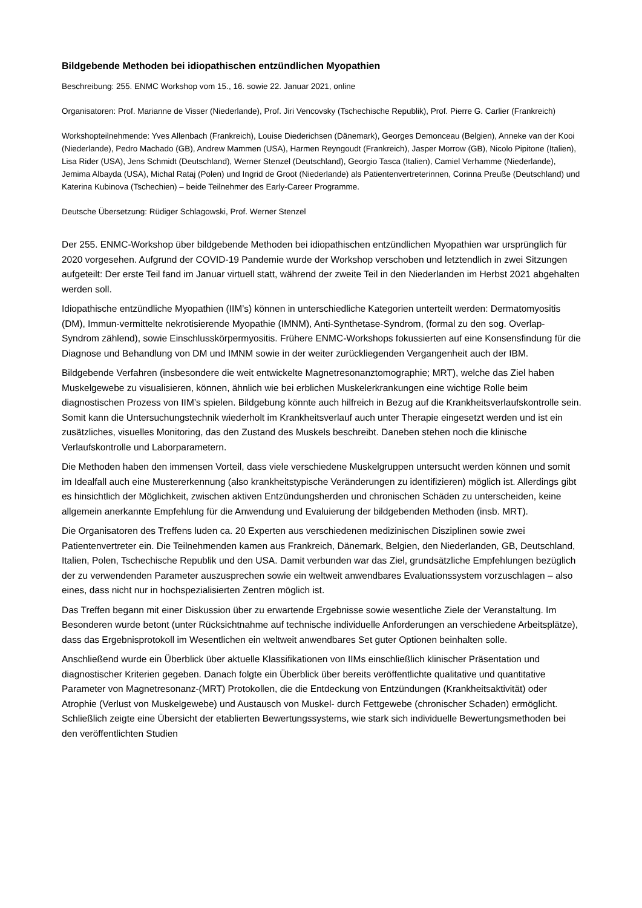Bildgebende Methoden bei idiopathischen entzündlichen Myopathien
Beschreibung: 255. ENMC Workshop vom 15., 16. sowie 22. Januar 2021, online
Organisatoren: Prof. Marianne de Visser (Niederlande), Prof. Jiri Vencovsky (Tschechische Republik), Prof. Pierre G. Carlier (Frankreich)
Workshopteilnehmende: Yves Allenbach (Frankreich), Louise Diederichsen (Dänemark), Georges Demonceau (Belgien), Anneke van der Kooi (Niederlande), Pedro Machado (GB), Andrew Mammen (USA), Harmen Reyngoudt (Frankreich), Jasper Morrow (GB), Nicolo Pipitone (Italien), Lisa Rider (USA), Jens Schmidt (Deutschland), Werner Stenzel (Deutschland), Georgio Tasca (Italien), Camiel Verhamme (Niederlande), Jemima Albayda (USA), Michal Rataj (Polen) und Ingrid de Groot (Niederlande) als Patientenvertreterinnen, Corinna Preuße (Deutschland) und Katerina Kubinova (Tschechien) – beide Teilnehmer des Early-Career Programme.
Deutsche Übersetzung: Rüdiger Schlagowski, Prof. Werner Stenzel
Der 255. ENMC-Workshop über bildgebende Methoden bei idiopathischen entzündlichen Myopathien war ursprünglich für 2020 vorgesehen. Aufgrund der COVID-19 Pandemie wurde der Workshop verschoben und letztendlich in zwei Sitzungen aufgeteilt: Der erste Teil fand im Januar virtuell statt, während der zweite Teil in den Niederlanden im Herbst 2021 abgehalten werden soll.
Idiopathische entzündliche Myopathien (IIM’s) können in unterschiedliche Kategorien unterteilt werden: Dermatomyositis (DM), Immun-vermittelte nekrotisierende Myopathie (IMNM), Anti-Synthetase-Syndrom, (formal zu den sog. Overlap-Syndrom zählend), sowie Einschlusskörpermyositis. Frühere ENMC-Workshops fokussierten auf eine Konsensfindung für die Diagnose und Behandlung von DM und IMNM sowie in der weiter zurückliegenden Vergangenheit auch der IBM.
Bildgebende Verfahren (insbesondere die weit entwickelte Magnetresonanztomographie; MRT), welche das Ziel haben Muskelgewebe zu visualisieren, können, ähnlich wie bei erblichen Muskelerkrankungen eine wichtige Rolle beim diagnostischen Prozess von IIM’s spielen. Bildgebung könnte auch hilfreich in Bezug auf die Krankheitsverlaufskontrolle sein. Somit kann die Untersuchungstechnik wiederholt im Krankheitsverlauf auch unter Therapie eingesetzt werden und ist ein zusätzliches, visuelles Monitoring, das den Zustand des Muskels beschreibt. Daneben stehen noch die klinische Verlaufskontrolle und Laborparametern.
Die Methoden haben den immensen Vorteil, dass viele verschiedene Muskelgruppen untersucht werden können und somit im Idealfall auch eine Mustererkennung (also krankheitstypische Veränderungen zu identifizieren) möglich ist. Allerdings gibt es hinsichtlich der Möglichkeit, zwischen aktiven Entzündungsherden und chronischen Schäden zu unterscheiden, keine allgemein anerkannte Empfehlung für die Anwendung und Evaluierung der bildgebenden Methoden (insb. MRT).
Die Organisatoren des Treffens luden ca. 20 Experten aus verschiedenen medizinischen Disziplinen sowie zwei Patientenvertreter ein. Die Teilnehmenden kamen aus Frankreich, Dänemark, Belgien, den Niederlanden, GB, Deutschland, Italien, Polen, Tschechische Republik und den USA. Damit verbunden war das Ziel, grundsätzliche Empfehlungen bezüglich der zu verwendenden Parameter auszusprechen sowie ein weltweit anwendbares Evaluationssystem vorzuschlagen – also eines, dass nicht nur in hochspezialisierten Zentren möglich ist.
Das Treffen begann mit einer Diskussion über zu erwartende Ergebnisse sowie wesentliche Ziele der Veranstaltung. Im Besonderen wurde betont (unter Rücksichtnahme auf technische individuelle Anforderungen an verschiedene Arbeitsplätze), dass das Ergebnisprotokoll im Wesentlichen ein weltweit anwendbares Set guter Optionen beinhalten solle.
Anschließend wurde ein Überblick über aktuelle Klassifikationen von IIMs einschließlich klinischer Präsentation und diagnostischer Kriterien gegeben. Danach folgte ein Überblick über bereits veröffentlichte qualitative und quantitative Parameter von Magnetresonanz-(MRT) Protokollen, die die Entdeckung von Entzündungen (Krankheitsaktivität) oder Atrophie (Verlust von Muskelgewebe) und Austausch von Muskel- durch Fettgewebe (chronischer Schaden) ermöglicht. Schließlich zeigte eine Übersicht der etablierten Bewertungssystems, wie stark sich individuelle Bewertungsmethoden bei den veröffentlichten Studien